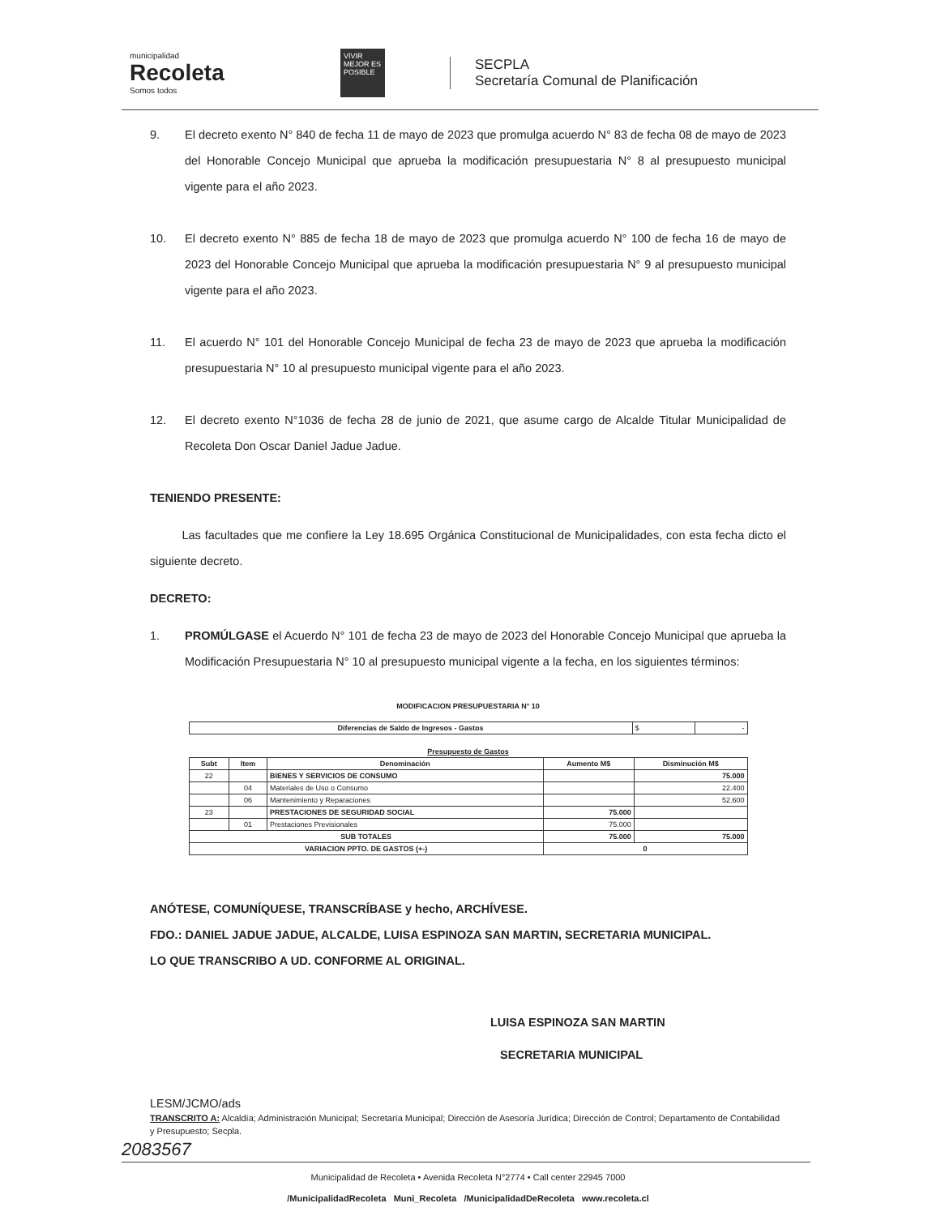municipalidad
Recoleta
Somos todos
VIVIR MEJOR ES POSIBLE
SECPLA
Secretaría Comunal de Planificación
9. El decreto exento N° 840 de fecha 11 de mayo de 2023 que promulga acuerdo N° 83 de fecha 08 de mayo de 2023 del Honorable Concejo Municipal que aprueba la modificación presupuestaria N° 8 al presupuesto municipal vigente para el año 2023.
10. El decreto exento N° 885 de fecha 18 de mayo de 2023 que promulga acuerdo N° 100 de fecha 16 de mayo de 2023 del Honorable Concejo Municipal que aprueba la modificación presupuestaria N° 9 al presupuesto municipal vigente para el año 2023.
11. El acuerdo N° 101 del Honorable Concejo Municipal de fecha 23 de mayo de 2023 que aprueba la modificación presupuestaria N° 10 al presupuesto municipal vigente para el año 2023.
12. El decreto exento N°1036 de fecha 28 de junio de 2021, que asume cargo de Alcalde Titular Municipalidad de Recoleta Don Oscar Daniel Jadue Jadue.
TENIENDO PRESENTE:
Las facultades que me confiere la Ley 18.695 Orgánica Constitucional de Municipalidades, con esta fecha dicto el siguiente decreto.
DECRETO:
1. PROMÚLGASE el Acuerdo N° 101 de fecha 23 de mayo de 2023 del Honorable Concejo Municipal que aprueba la Modificación Presupuestaria N° 10 al presupuesto municipal vigente a la fecha, en los siguientes términos:
MODIFICACION PRESUPUESTARIA N° 10
| Diferencias de Saldo de Ingresos - Gastos | $ | - |
Presupuesto de Gastos
| Subt | Item | Denominación | Aumento M$ | Disminución M$ |
| --- | --- | --- | --- | --- |
| 22 | | BIENES Y SERVICIOS DE CONSUMO | | 75.000 |
| | 04 | Materiales de Uso o Consumo | | 22.400 |
| | 06 | Mantenimiento y Reparaciones | | 52.600 |
| 23 | | PRESTACIONES DE SEGURIDAD SOCIAL | 75.000 | |
| | 01 | Prestaciones Previsionales | 75.000 | |
| SUB TOTALES | | | 75.000 | 75.000 |
| VARIACION PPTO. DE GASTOS (+-) | | | 0 | |
ANÓTESE, COMUNÍQUESE, TRANSCRÍBASE y hecho, ARCHÍVESE.
FDO.: DANIEL JADUE JADUE, ALCALDE, LUISA ESPINOZA SAN MARTIN, SECRETARIA MUNICIPAL.
LO QUE TRANSCRIBO A UD. CONFORME AL ORIGINAL.
LUISA ESPINOZA SAN MARTIN
SECRETARIA MUNICIPAL
LESM/JCMO/ads
TRANSCRITO A: Alcaldía; Administración Municipal; Secretaría Municipal; Dirección de Asesoría Jurídica; Dirección de Control; Departamento de Contabilidad y Presupuesto; Secpla.
2083567
Municipalidad de Recoleta • Avenida Recoleta N°2774 • Call center 22945 7000
/MunicipalidadRecoleta Muni_Recoleta /MunicipalidadDeRecoleta www.recoleta.cl